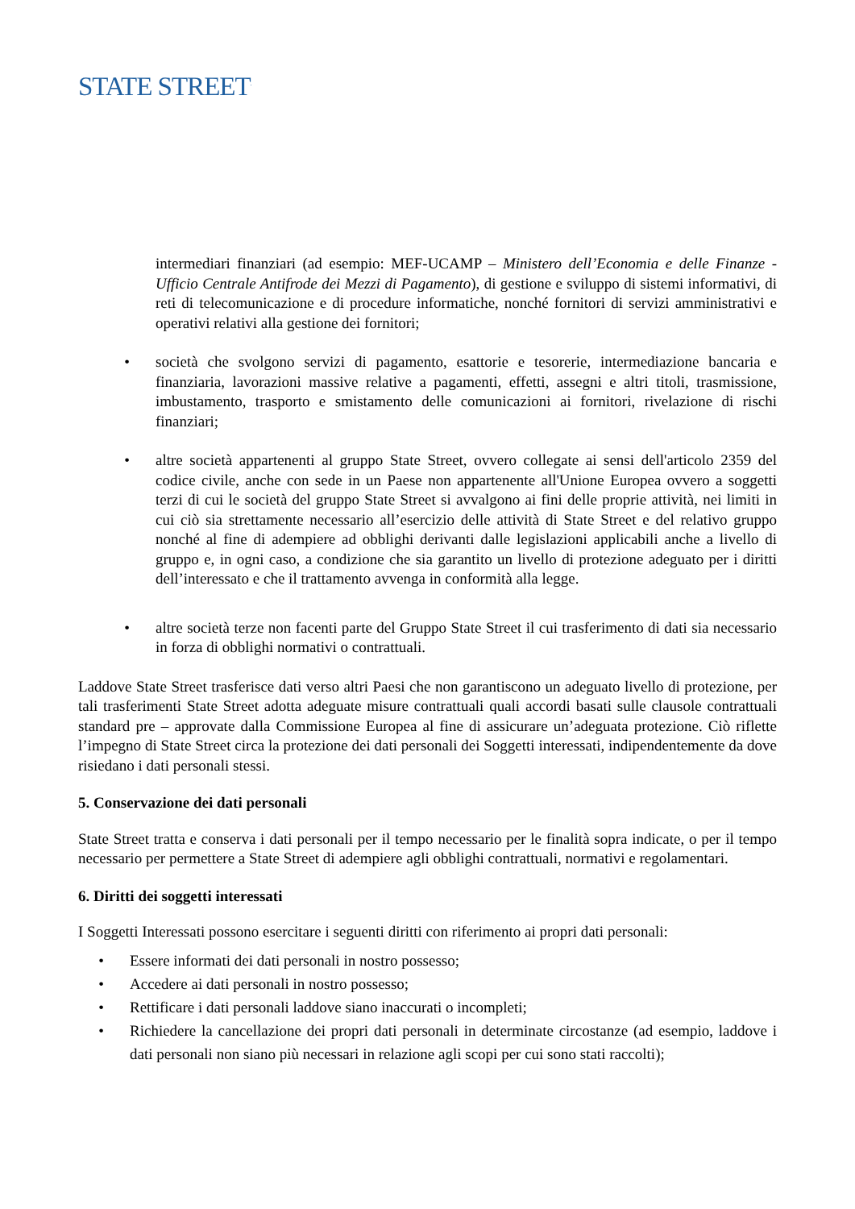STATE STREET<sup>.</sup>
intermediari finanziari (ad esempio: MEF-UCAMP – Ministero dell’Economia e delle Finanze - Ufficio Centrale Antifrode dei Mezzi di Pagamento), di gestione e sviluppo di sistemi informativi, di reti di telecomunicazione e di procedure informatiche, nonché fornitori di servizi amministrativi e operativi relativi alla gestione dei fornitori;
• società che svolgono servizi di pagamento, esattorie e tesorerie, intermediazione bancaria e finanziaria, lavorazioni massive relative a pagamenti, effetti, assegni e altri titoli, trasmissione, imbustamento, trasporto e smistamento delle comunicazioni ai fornitori, rivelazione di rischi finanziari;
• altre società appartenenti al gruppo State Street, ovvero collegate ai sensi dell'articolo 2359 del codice civile, anche con sede in un Paese non appartenente all'Unione Europea ovvero a soggetti terzi di cui le società del gruppo State Street si avvalgono ai fini delle proprie attività, nei limiti in cui ciò sia strettamente necessario all’esercizio delle attività di State Street e del relativo gruppo nonché al fine di adempiere ad obblighi derivanti dalle legislazioni applicabili anche a livello di gruppo e, in ogni caso, a condizione che sia garantito un livello di protezione adeguato per i diritti dell’interessato e che il trattamento avvenga in conformità alla legge.
• altre società terze non facenti parte del Gruppo State Street il cui trasferimento di dati sia necessario in forza di obblighi normativi o contrattuali.
Laddove State Street trasferisce dati verso altri Paesi che non garantiscono un adeguato livello di protezione, per tali trasferimenti State Street adotta adeguate misure contrattuali quali accordi basati sulle clausole contrattuali standard pre – approvate dalla Commissione Europea al fine di assicurare un’adeguata protezione. Ciò riflette l’impegno di State Street circa la protezione dei dati personali dei Soggetti interessati, indipendentemente da dove risiedano i dati personali stessi.
5. Conservazione dei dati personali
State Street tratta e conserva i dati personali per il tempo necessario per le finalità sopra indicate, o per il tempo necessario per permettere a State Street di adempiere agli obblighi contrattuali, normativi e regolamentari.
6. Diritti dei soggetti interessati
I Soggetti Interessati possono esercitare i seguenti diritti con riferimento ai propri dati personali:
• Essere informati dei dati personali in nostro possesso;
• Accedere ai dati personali in nostro possesso;
• Rettificare i dati personali laddove siano inaccurati o incompleti;
• Richiedere la cancellazione dei propri dati personali in determinate circostanze (ad esempio, laddove i dati personali non siano più necessari in relazione agli scopi per cui sono stati raccolti);